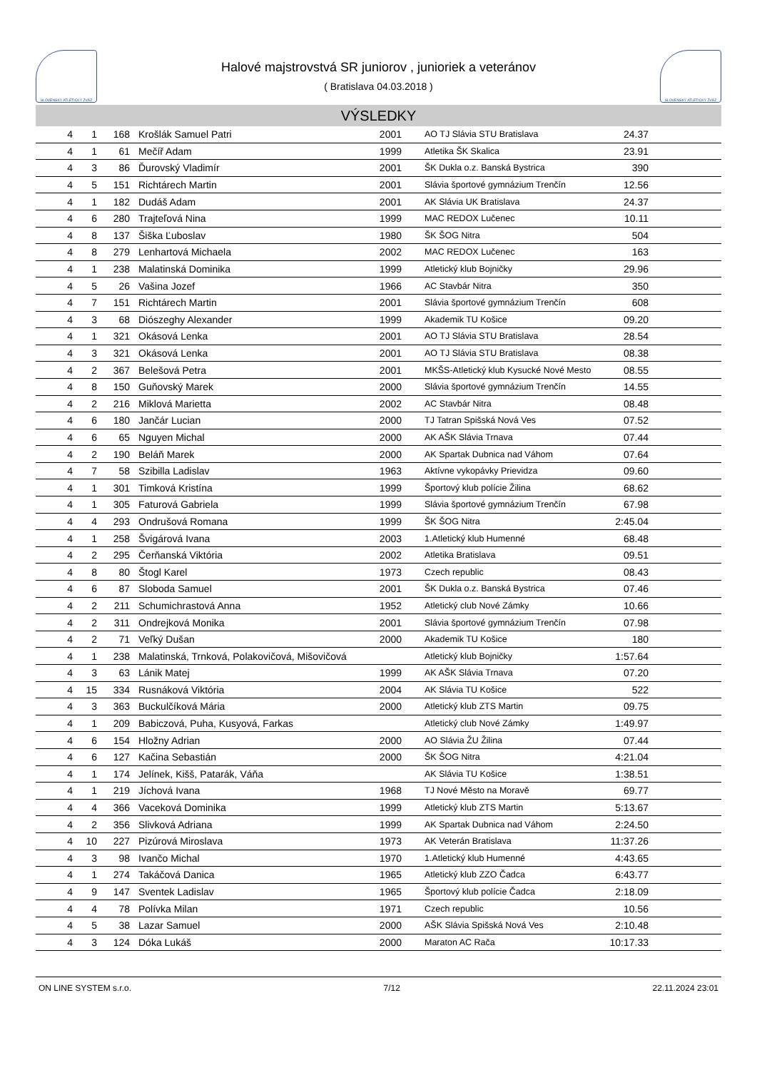SLOVENSKÝ ATLETICKÝ ZVÄZ
Halové majstrovstvá SR juniorov , junioriek a veteránov
( Bratislava 04.03.2018 )
SLOVENSKÝ ATLETICKÝ ZVÄZ
VÝSLEDKY
| 4 | 1 | 168 | Krošlák Samuel Patri | 2001 | AO TJ Slávia STU Bratislava | 24.37 | |
| 4 | 1 | 61 | Mečíř Adam | 1999 | Atletika ŠK Skalica | 23.91 | |
| 4 | 3 | 86 | Ďurovský Vladimír | 2001 | ŠK Dukla o.z. Banská Bystrica | 390 | |
| 4 | 5 | 151 | Richtárech Martin | 2001 | Slávia športové gymnázium Trenčín | 12.56 | |
| 4 | 1 | 182 | Dudáš Adam | 2001 | AK Slávia UK Bratislava | 24.37 | |
| 4 | 6 | 280 | Trajteľová Nina | 1999 | MAC REDOX Lučenec | 10.11 | |
| 4 | 8 | 137 | Šiška Ľuboslav | 1980 | ŠK ŠOG Nitra | 504 | |
| 4 | 8 | 279 | Lenhartová Michaela | 2002 | MAC REDOX Lučenec | 163 | |
| 4 | 1 | 238 | Malatinská Dominika | 1999 | Atletický klub Bojničky | 29.96 | |
| 4 | 5 | 26 | Vašina Jozef | 1966 | AC Stavbár Nitra | 350 | |
| 4 | 7 | 151 | Richtárech Martin | 2001 | Slávia športové gymnázium Trenčín | 608 | |
| 4 | 3 | 68 | Diószeghy Alexander | 1999 | Akademik TU Košice | 09.20 | |
| 4 | 1 | 321 | Okásová Lenka | 2001 | AO TJ Slávia STU Bratislava | 28.54 | |
| 4 | 3 | 321 | Okásová Lenka | 2001 | AO TJ Slávia STU Bratislava | 08.38 | |
| 4 | 2 | 367 | Belešová Petra | 2001 | MKŠS-Atletický klub Kysucké Nové Mesto | 08.55 | |
| 4 | 8 | 150 | Guňovský Marek | 2000 | Slávia športové gymnázium Trenčín | 14.55 | |
| 4 | 2 | 216 | Miklová Marietta | 2002 | AC Stavbár Nitra | 08.48 | |
| 4 | 6 | 180 | Jančár Lucian | 2000 | TJ Tatran Spišská Nová Ves | 07.52 | |
| 4 | 6 | 65 | Nguyen Michal | 2000 | AK AŠK Slávia Trnava | 07.44 | |
| 4 | 2 | 190 | Beláň Marek | 2000 | AK Spartak Dubnica nad Váhom | 07.64 | |
| 4 | 7 | 58 | Szibilla Ladislav | 1963 | Aktívne vykopávky Prievidza | 09.60 | |
| 4 | 1 | 301 | Timková Kristína | 1999 | Športový klub polície Žilina | 68.62 | |
| 4 | 1 | 305 | Faturová Gabriela | 1999 | Slávia športové gymnázium Trenčín | 67.98 | |
| 4 | 4 | 293 | Ondrušová Romana | 1999 | ŠK ŠOG Nitra | 2:45.04 | |
| 4 | 1 | 258 | Švigárová Ivana | 2003 | 1.Atletický klub Humenné | 68.48 | |
| 4 | 2 | 295 | Čerňanská Viktória | 2002 | Atletika Bratislava | 09.51 | |
| 4 | 8 | 80 | Štogl Karel | 1973 | Czech republic | 08.43 | |
| 4 | 6 | 87 | Sloboda Samuel | 2001 | ŠK Dukla o.z. Banská Bystrica | 07.46 | |
| 4 | 2 | 211 | Schumichrastová Anna | 1952 | Atletický club Nové Zámky | 10.66 | |
| 4 | 2 | 311 | Ondrejková Monika | 2001 | Slávia športové gymnázium Trenčín | 07.98 | |
| 4 | 2 | 71 | Veľký Dušan | 2000 | Akademik TU Košice | 180 | |
| 4 | 1 | 238 | Malatinská, Trnková, Polakovičová, Mišovičová | | Atletický klub Bojničky | 1:57.64 | |
| 4 | 3 | 63 | Lánik Matej | 1999 | AK AŠK Slávia Trnava | 07.20 | |
| 4 | 15 | 334 | Rusnáková Viktória | 2004 | AK Slávia TU Košice | 522 | |
| 4 | 3 | 363 | Buckulčíková Mária | 2000 | Atletický klub ZTS Martin | 09.75 | |
| 4 | 1 | 209 | Babiczová, Puha, Kusyová, Farkas | | Atletický club Nové Zámky | 1:49.97 | |
| 4 | 6 | 154 | Hložny Adrian | 2000 | AO Slávia ŽU Žilina | 07.44 | |
| 4 | 6 | 127 | Kačina Sebastián | 2000 | ŠK ŠOG Nitra | 4:21.04 | |
| 4 | 1 | 174 | Jelínek, Kišš, Patarák, Váňa | | AK Slávia TU Košice | 1:38.51 | |
| 4 | 1 | 219 | Jíchová Ivana | 1968 | TJ Nové Město na Moravě | 69.77 | |
| 4 | 4 | 366 | Vaceková Dominika | 1999 | Atletický klub ZTS Martin | 5:13.67 | |
| 4 | 2 | 356 | Slivková Adriana | 1999 | AK Spartak Dubnica nad Váhom | 2:24.50 | |
| 4 | 10 | 227 | Pizúrová Miroslava | 1973 | AK Veterán Bratislava | 11:37.26 | |
| 4 | 3 | 98 | Ivančo Michal | 1970 | 1.Atletický klub Humenné | 4:43.65 | |
| 4 | 1 | 274 | Takáčová Danica | 1965 | Atletický klub ZZO Čadca | 6:43.77 | |
| 4 | 9 | 147 | Sventek Ladislav | 1965 | Športový klub polície Čadca | 2:18.09 | |
| 4 | 4 | 78 | Polívka Milan | 1971 | Czech republic | 10.56 | |
| 4 | 5 | 38 | Lazar Samuel | 2000 | AŠK Slávia Spišská Nová Ves | 2:10.48 | |
| 4 | 3 | 124 | Dóka Lukáš | 2000 | Maraton AC Rača | 10:17.33 | |
ON LINE SYSTEM s.r.o. 7/12 22.11.2024 23:01